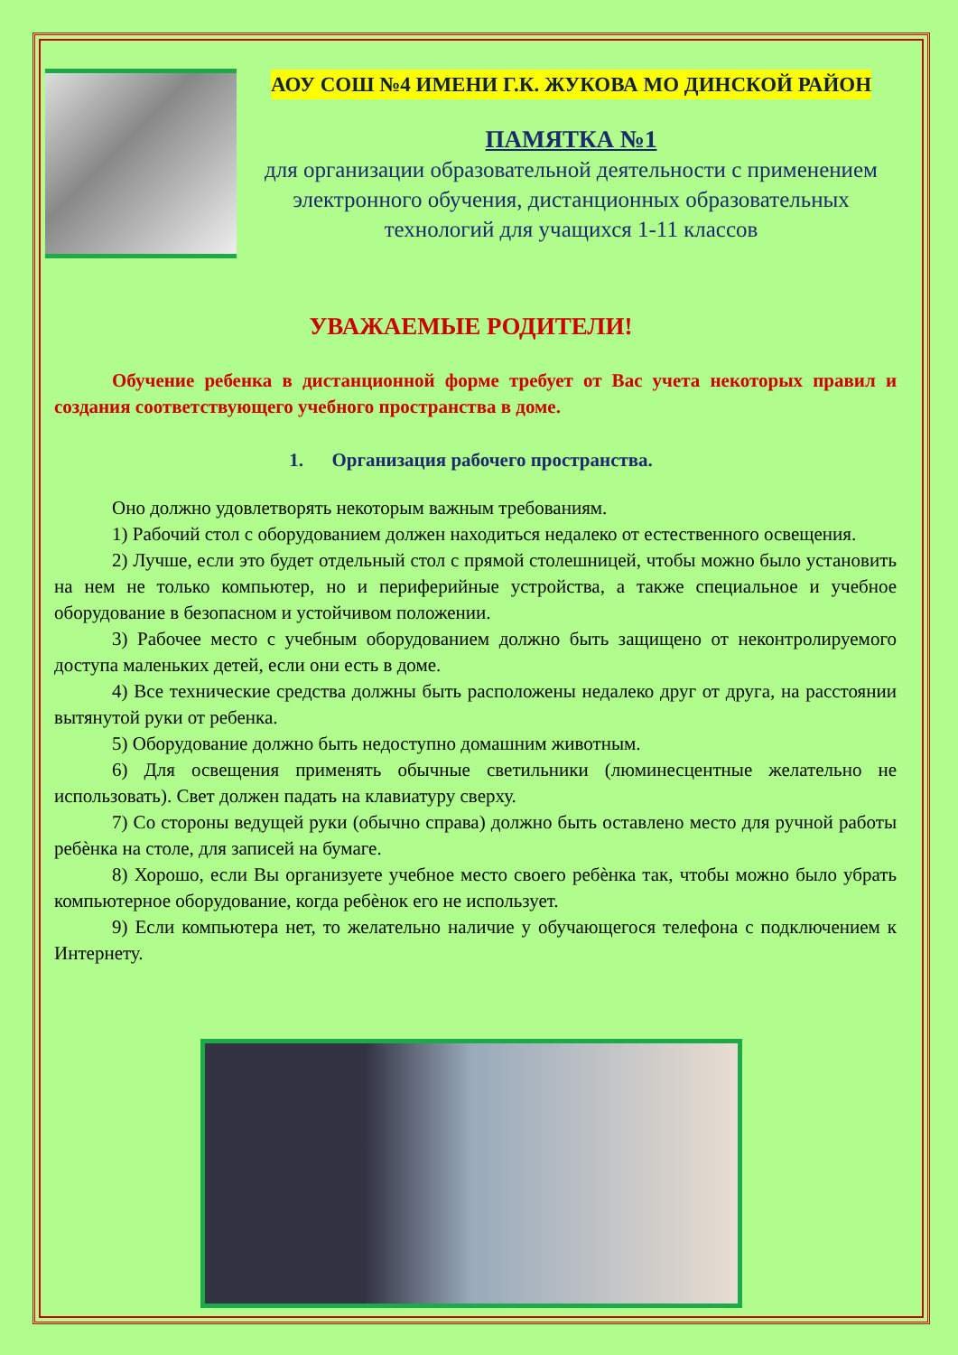АОУ СОШ №4 ИМЕНИ Г.К. ЖУКОВА МО ДИНСКОЙ РАЙОН
ПАМЯТКА №1
для организации образовательной деятельности с применением электронного обучения, дистанционных образовательных технологий для учащихся 1-11 классов
УВАЖАЕМЫЕ РОДИТЕЛИ!
Обучение ребенка в дистанционной форме требует от Вас учета некоторых правил и создания соответствующего учебного пространства в доме.
1. Организация рабочего пространства.
Оно должно удовлетворять некоторым важным требованиям.
1) Рабочий стол с оборудованием должен находиться недалеко от естественного освещения.
2) Лучше, если это будет отдельный стол с прямой столешницей, чтобы можно было установить на нем не только компьютер, но и периферийные устройства, а также специальное и учебное оборудование в безопасном и устойчивом положении.
3) Рабочее место с учебным оборудованием должно быть защищено от неконтролируемого доступа маленьких детей, если они есть в доме.
4) Все технические средства должны быть расположены недалеко друг от друга, на расстоянии вытянутой руки от ребенка.
5) Оборудование должно быть недоступно домашним животным.
6) Для освещения применять обычные светильники (люминесцентные желательно не использовать). Свет должен падать на клавиатуру сверху.
7) Со стороны ведущей руки (обычно справа) должно быть оставлено место для ручной работы ребѐнка на столе, для записей на бумаге.
8) Хорошо, если Вы организуете учебное место своего ребѐнка так, чтобы можно было убрать компьютерное оборудование, когда ребѐнок его не использует.
9) Если компьютера нет, то желательно наличие у обучающегося телефона с подключением к Интернету.